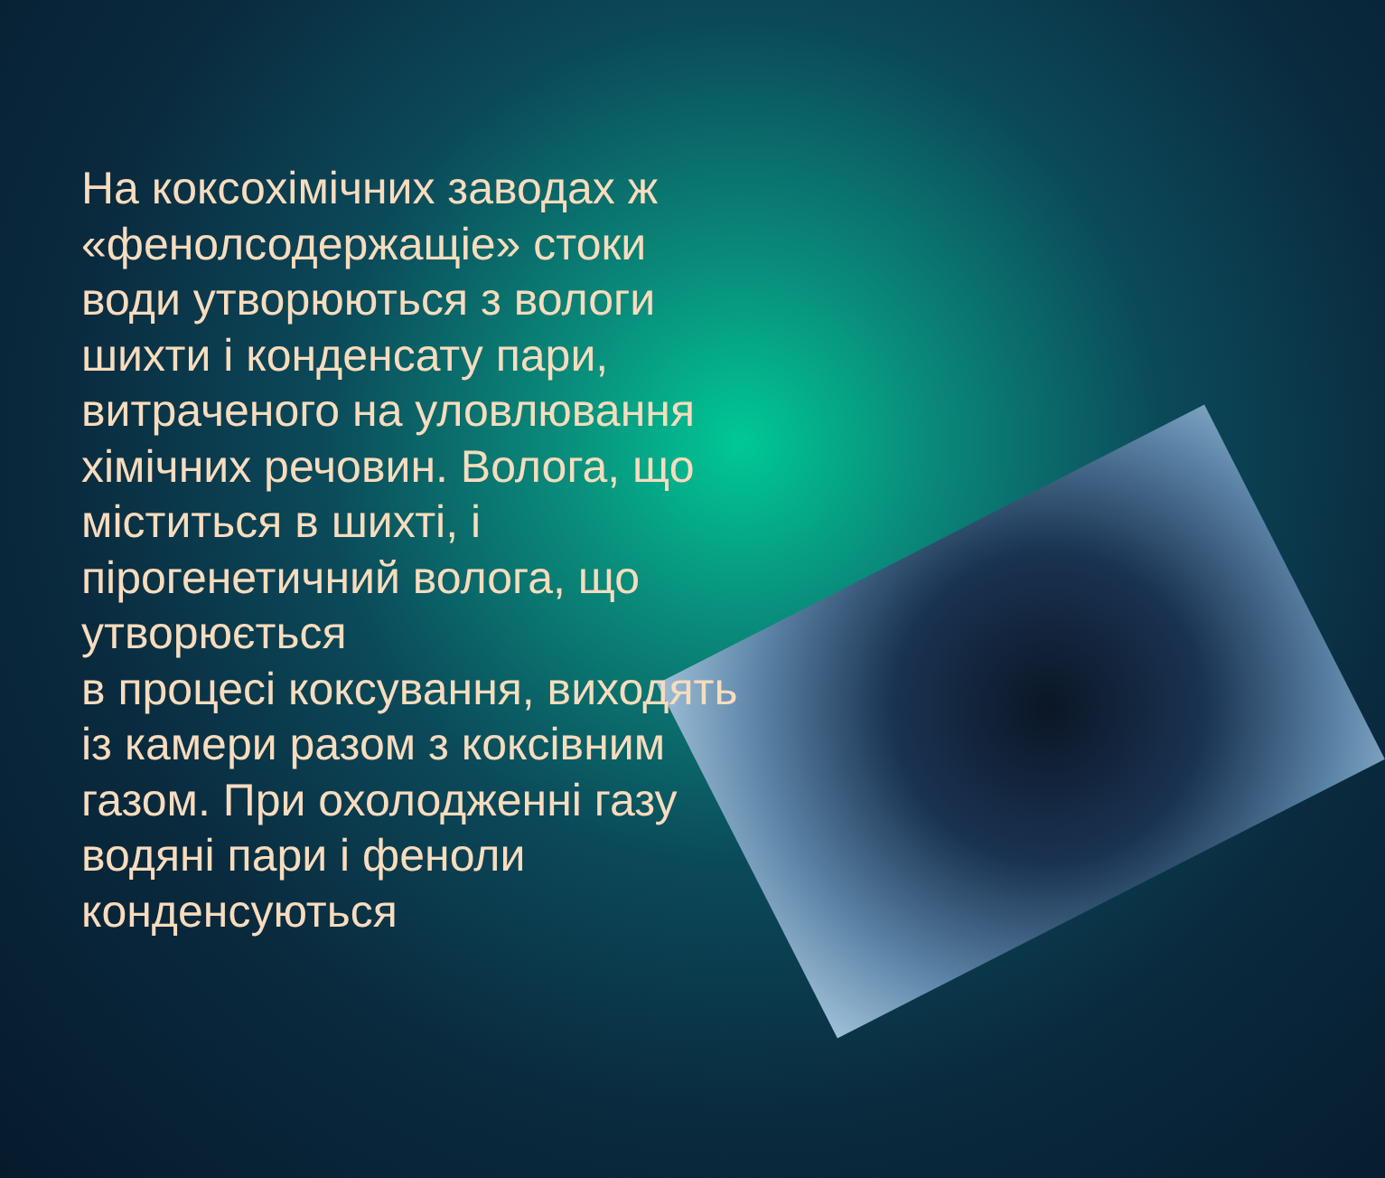На коксохімічних заводах ж «фенолсодержащіе» стоки води утворюються з вологи шихти і конденсату пари, витраченого на уловлювання хімічних речовин. Волога, що міститься в шихті, і пірогенетичний волога, що утворюється
в процесі коксування, виходять із камери разом з коксівним газом. При охолодженні газу водяні пари і феноли конденсуються